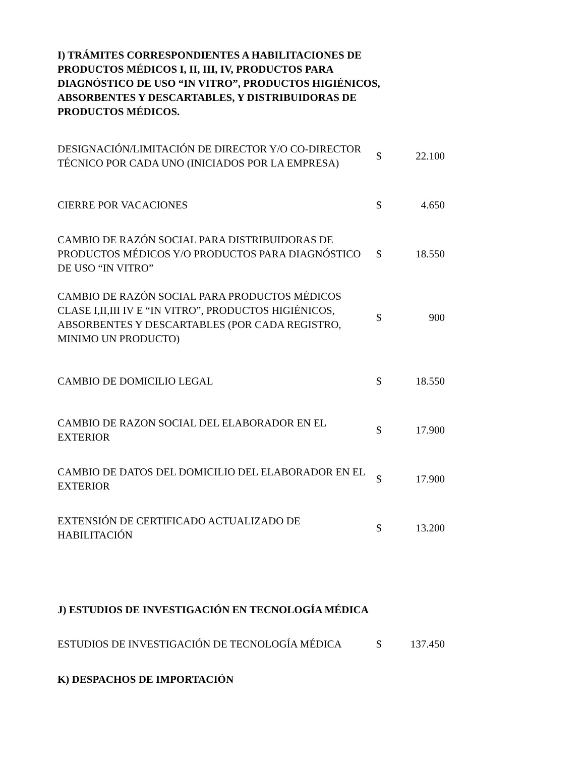I) TRÁMITES CORRESPONDIENTES A HABILITACIONES DE PRODUCTOS MÉDICOS I, II, III, IV, PRODUCTOS PARA DIAGNÓSTICO DE USO “IN VITRO”, PRODUCTOS HIGIÉNICOS, ABSORBENTES Y DESCARTABLES, Y DISTRIBUIDORAS DE PRODUCTOS MÉDICOS.
| DESIGNACIÓN/LIMITACIÓN DE DIRECTOR Y/O CO-DIRECTOR TÉCNICO POR CADA UNO (INICIADOS POR LA EMPRESA) | $ | 22.100 |
| CIERRE POR VACACIONES | $ | 4.650 |
| CAMBIO DE RAZÓN SOCIAL PARA DISTRIBUIDORAS DE PRODUCTOS MÉDICOS Y/O PRODUCTOS PARA DIAGNÓSTICO DE USO “IN VITRO” | $ | 18.550 |
| CAMBIO DE RAZÓN SOCIAL PARA PRODUCTOS MÉDICOS CLASE I,II,III IV E “IN VITRO”, PRODUCTOS HIGIÉNICOS, ABSORBENTES Y DESCARTABLES (POR CADA REGISTRO, MINIMO UN PRODUCTO) | $ | 900 |
| CAMBIO DE DOMICILIO LEGAL | $ | 18.550 |
| CAMBIO DE RAZON SOCIAL DEL ELABORADOR EN EL EXTERIOR | $ | 17.900 |
| CAMBIO DE DATOS DEL DOMICILIO DEL ELABORADOR EN EL EXTERIOR | $ | 17.900 |
| EXTENSIÓN DE CERTIFICADO ACTUALIZADO DE HABILITACIÓN | $ | 13.200 |
J) ESTUDIOS DE INVESTIGACIÓN EN TECNOLOGÍA MÉDICA
| ESTUDIOS DE INVESTIGACIÓN DE TECNOLOGÍA MÉDICA | $ | 137.450 |
K) DESPACHOS DE IMPORTACIÓN